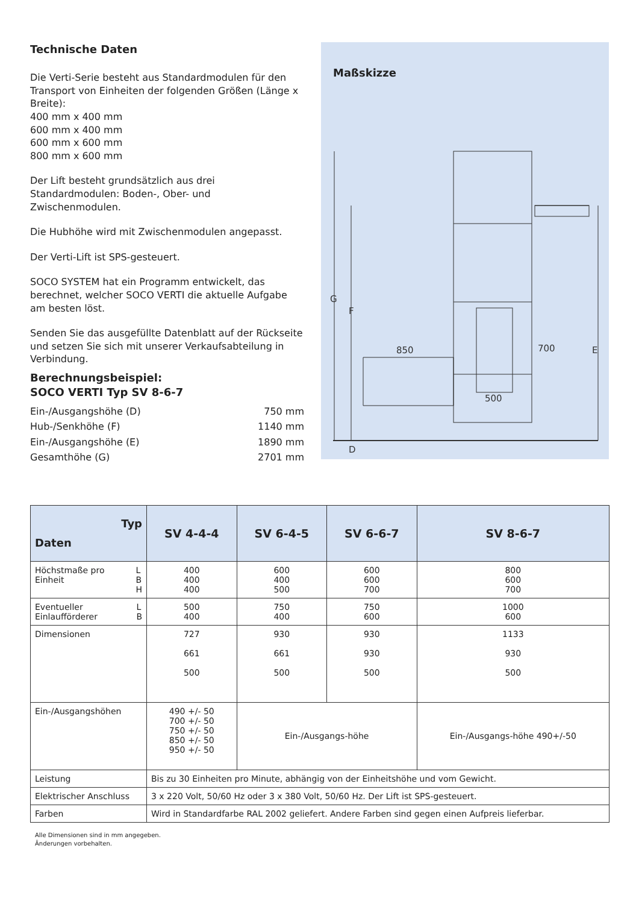Technische Daten
Die Verti-Serie besteht aus Standardmodulen für den Transport von Einheiten der folgenden Größen (Länge x Breite):
400 mm x 400 mm
600 mm x 400 mm
600 mm x 600 mm
800 mm x 600 mm
Der Lift besteht grundsätzlich aus drei Standardmodulen: Boden-, Ober- und Zwischenmodulen.
Die Hubhöhe wird mit Zwischenmodulen angepasst.
Der Verti-Lift ist SPS-gesteuert.
SOCO SYSTEM hat ein Programm entwickelt, das berechnet, welcher SOCO VERTI die aktuelle Aufgabe am besten löst.
Senden Sie das ausgefüllte Datenblatt auf der Rückseite und setzen Sie sich mit unserer Verkaufsabteilung in Verbindung.
Berechnungsbeispiel:
SOCO VERTI Typ SV 8-6-7
| Ein-/Ausgangshöhe (D) | 750 mm |
| Hub-/Senkhöhe (F) | 1140 mm |
| Ein-/Ausgangshöhe (E) | 1890 mm |
| Gesamthöhe (G) | 2701 mm |
Maßskizze
G
F
D
E
850
700
500
| Typ Daten | SV 4-4-4 | SV 6-4-5 | SV 6-6-7 | SV 8-6-7 |
| --- | --- | --- | --- | --- |
| Höchstmaße pro Einheit L B H | 400 400 400 | 600 400 500 | 600 600 700 | 800 600 700 |
| Eventueller Einlaufförderer L B | 500 400 | 750 400 | 750 600 | 1000 600 |
| Dimensionen | 727 661 500 | 930 661 500 | 930 930 500 | 1133 930 500 |
| Ein-/Ausgangshöhen | 490 +/- 50 700 +/- 50 750 +/- 50 850 +/- 50 950 +/- 50 | Ein-/Ausgangs-höhe | | Ein-/Ausgangs-höhe 490+/-50 |
| Leistung | Bis zu 30 Einheiten pro Minute, abhängig von der Einheitshöhe und vom Gewicht. | | | |
| Elektrischer Anschluss | 3 x 220 Volt, 50/60 Hz oder 3 x 380 Volt, 50/60 Hz. Der Lift ist SPS-gesteuert. | | | |
| Farben | Wird in Standardfarbe RAL 2002 geliefert. Andere Farben sind gegen einen Aufpreis lieferbar. | | | |
Alle Dimensionen sind in mm angegeben.
Änderungen vorbehalten.